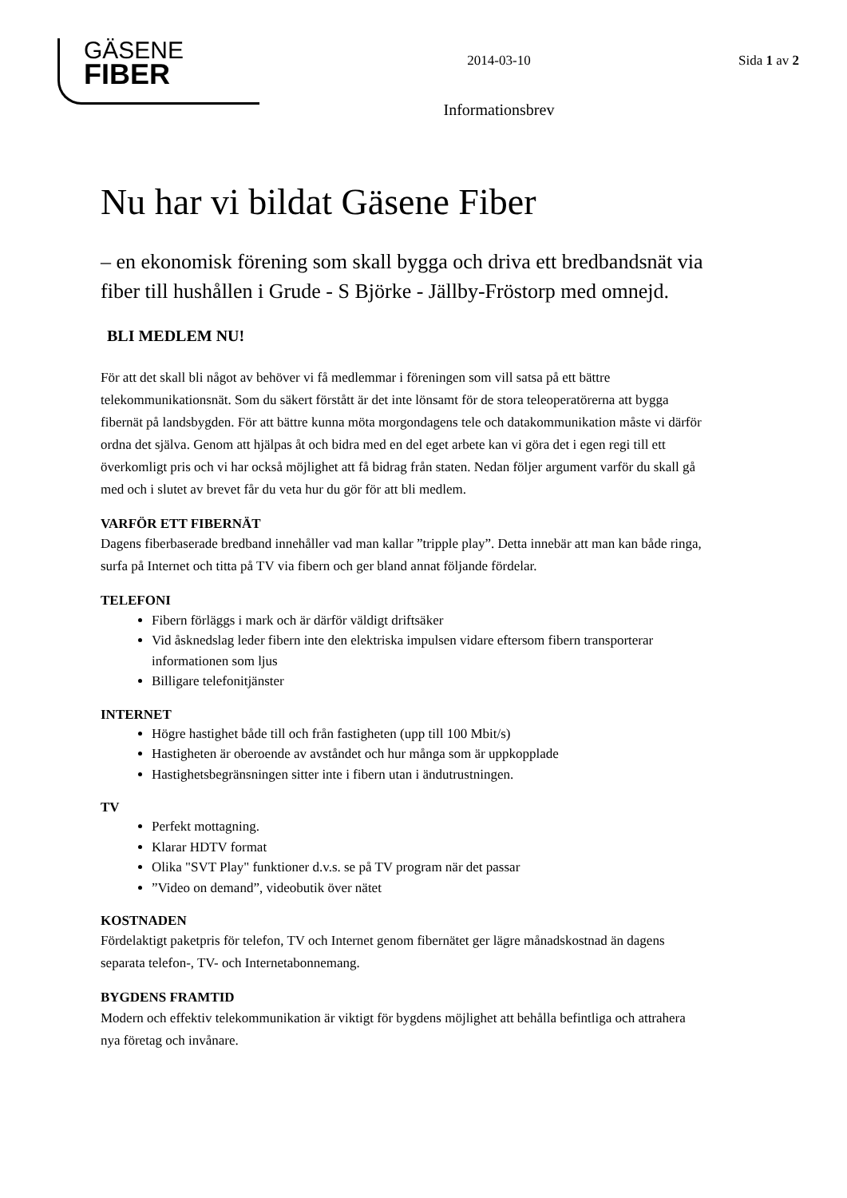GÄSENE
FIBER
2014-03-10
Informationsbrev
Sida 1 av 2
Nu har vi bildat Gäsene Fiber
– en ekonomisk förening som skall bygga och driva ett bredbandsnät via fiber till hushållen i Grude - S Björke - Jällby-Fröstorp med omnejd.
BLI MEDLEM NU!
För att det skall bli något av behöver vi få medlemmar i föreningen som vill satsa på ett bättre telekommunikationsnät. Som du säkert förstått är det inte lönsamt för de stora teleoperatörerna att bygga fibernät på landsbygden. För att bättre kunna möta morgondagens tele och datakommunikation måste vi därför ordna det själva. Genom att hjälpas åt och bidra med en del eget arbete kan vi göra det i egen regi till ett överkomligt pris och vi har också möjlighet att få bidrag från staten. Nedan följer argument varför du skall gå med och i slutet av brevet får du veta hur du gör för att bli medlem.
VARFÖR ETT FIBERNÄT
Dagens fiberbaserade bredband innehåller vad man kallar ”tripple play”. Detta innebär att man kan både ringa, surfa på Internet och titta på TV via fibern och ger bland annat följande fördelar.
TELEFONI
Fibern förläggs i mark och är därför väldigt driftsäker
Vid åsknedslag leder fibern inte den elektriska impulsen vidare eftersom fibern transporterar informationen som ljus
Billigare telefonitjänster
INTERNET
Högre hastighet både till och från fastigheten (upp till 100 Mbit/s)
Hastigheten är oberoende av avståndet och hur många som är uppkopplade
Hastighetsbegränsningen sitter inte i fibern utan i ändutrustningen.
TV
Perfekt mottagning.
Klarar HDTV format
Olika "SVT Play" funktioner d.v.s. se på TV program när det passar
”Video on demand”, videobutik över nätet
KOSTNADEN
Fördelaktigt paketpris för telefon, TV och Internet genom fibernätet ger lägre månadskostnad än dagens separata telefon-, TV- och Internetabonnemang.
BYGDENS FRAMTID
Modern och effektiv telekommunikation är viktigt för bygdens möjlighet att behålla befintliga och attrahera nya företag och invånare.